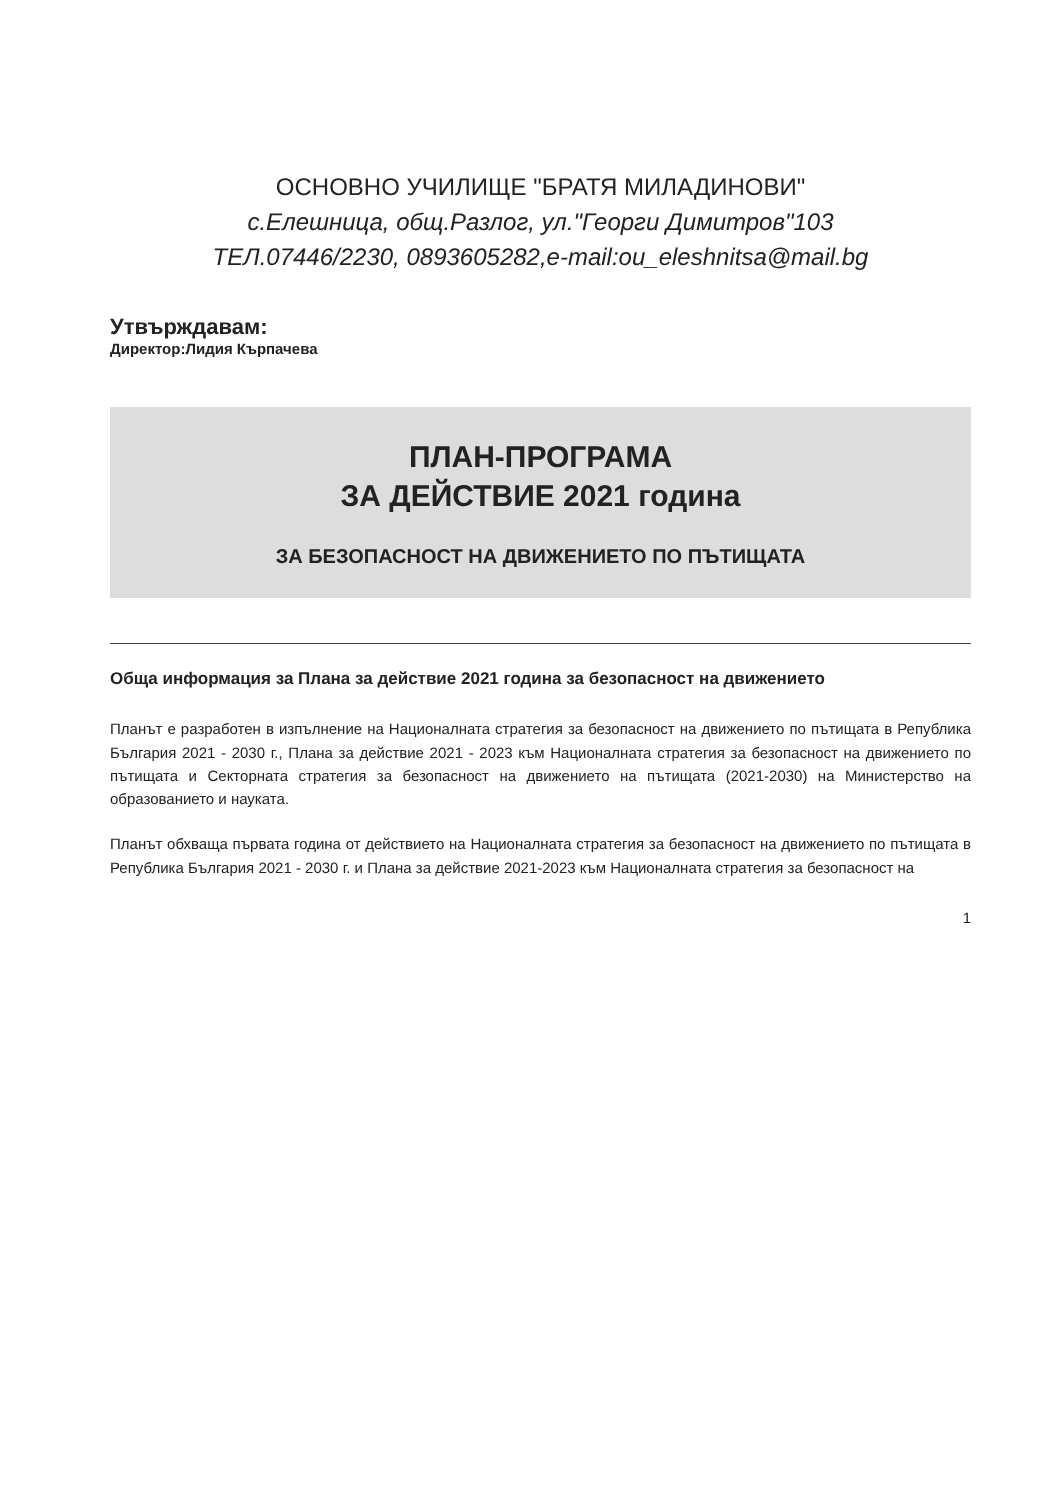ОСНОВНО УЧИЛИЩЕ "БРАТЯ МИЛАДИНОВИ"
с.Елешница, общ.Разлог, ул."Георги Димитров"103
ТЕЛ.07446/2230, 0893605282,e-mail:ou_eleshnitsa@mail.bg
Утвърждавам:
Директор:Лидия Кърпачева
ПЛАН-ПРОГРАМА
ЗА ДЕЙСТВИЕ 2021 година
ЗА БЕЗОПАСНОСТ НА ДВИЖЕНИЕТО ПО ПЪТИЩАТА
Обща информация за Плана за действие 2021 година за безопасност на движението
Планът е разработен в изпълнение на Националната стратегия за безопасност на движението по пътищата в Република България 2021 - 2030 г., Плана за действие 2021 - 2023 към Националната стратегия за безопасност на движението по пътищата и Секторната стратегия за безопасност на движението на пътищата (2021-2030) на Министерство на образованието и науката.
Планът обхваща първата година от действието на Националната стратегия за безопасност на движението по пътищата в Република България 2021 - 2030 г. и Плана за действие 2021-2023 към Националната стратегия за безопасност на
1